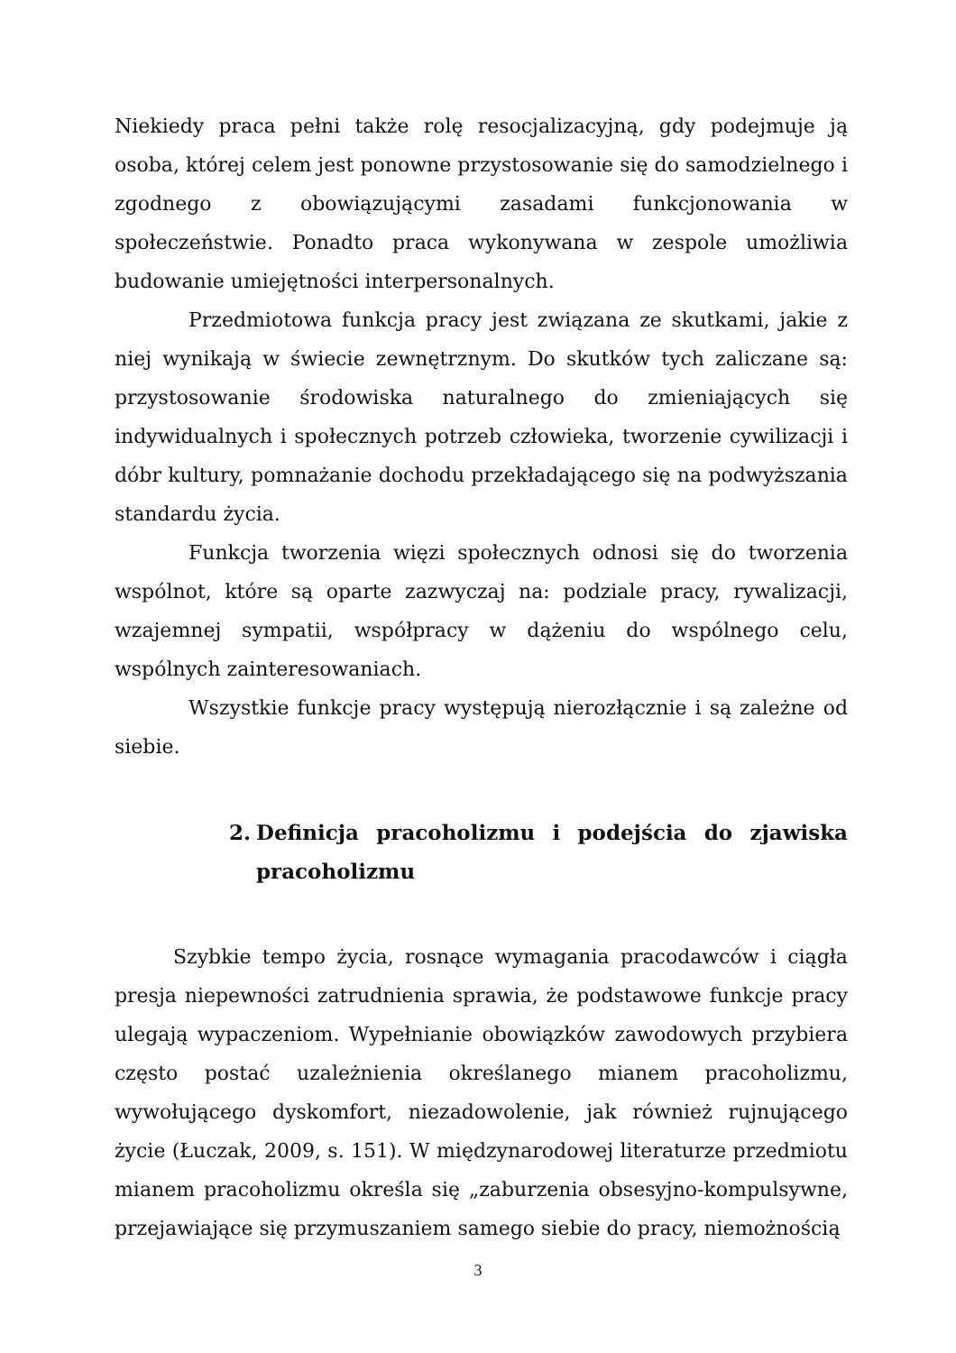Niekiedy praca pełni także rolę resocjalizacyjną, gdy podejmuje ją osoba, której celem jest ponowne przystosowanie się do samodzielnego i zgodnego z obowiązującymi zasadami funkcjonowania w społeczeństwie. Ponadto praca wykonywana w zespole umożliwia budowanie umiejętności interpersonalnych.
Przedmiotowa funkcja pracy jest związana ze skutkami, jakie z niej wynikają w świecie zewnętrznym. Do skutków tych zaliczane są: przystosowanie środowiska naturalnego do zmieniających się indywidualnych i społecznych potrzeb człowieka, tworzenie cywilizacji i dóbr kultury, pomnażanie dochodu przekładającego się na podwyższania standardu życia.
Funkcja tworzenia więzi społecznych odnosi się do tworzenia wspólnot, które są oparte zazwyczaj na: podziale pracy, rywalizacji, wzajemnej sympatii, współpracy w dążeniu do wspólnego celu, wspólnych zainteresowaniach.
Wszystkie funkcje pracy występują nierozłącznie i są zależne od siebie.
2. Definicja pracoholizmu i podejścia do zjawiska pracoholizmu
Szybkie tempo życia, rosnące wymagania pracodawców i ciągła presja niepewności zatrudnienia sprawia, że podstawowe funkcje pracy ulegają wypaczeniom. Wypełnianie obowiązków zawodowych przybiera często postać uzależnienia określanego mianem pracoholizmu, wywołującego dyskomfort, niezadowolenie, jak również rujnującego życie (Łuczak, 2009, s. 151). W międzynarodowej literaturze przedmiotu mianem pracoholizmu określa się „zaburzenia obsesyjno-kompulsywne, przejawiające się przymuszaniem samego siebie do pracy, niemożnością
3